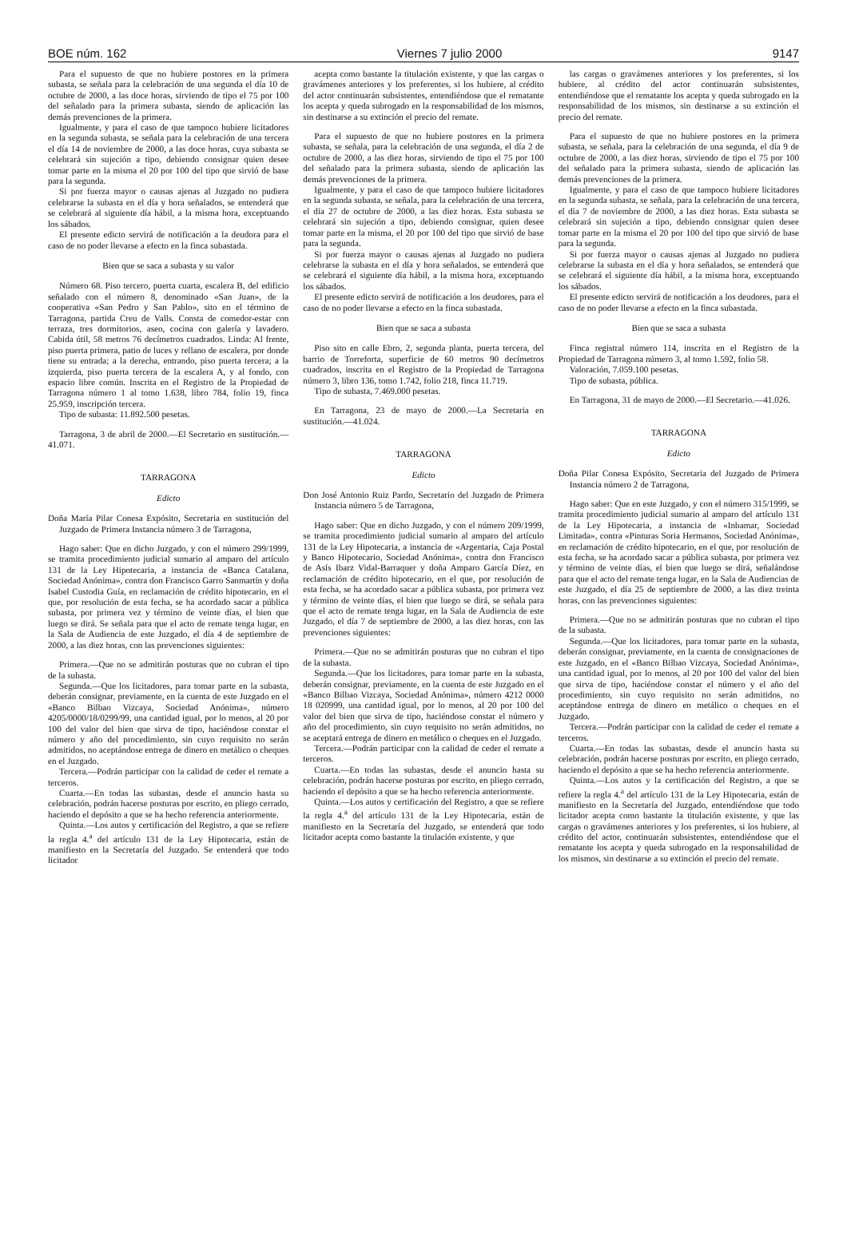BOE núm. 162 Viernes 7 julio 2000 9147
Para el supuesto de que no hubiere postores en la primera subasta, se señala para la celebración de una segunda el día 10 de octubre de 2000, a las doce horas, sirviendo de tipo el 75 por 100 del señalado para la primera subasta, siendo de aplicación las demás prevenciones de la primera.
Igualmente, y para el caso de que tampoco hubiere licitadores en la segunda subasta, se señala para la celebración de una tercera el día 14 de noviembre de 2000, a las doce horas, cuya subasta se celebrará sin sujeción a tipo, debiendo consignar quien desee tomar parte en la misma el 20 por 100 del tipo que sirvió de base para la segunda.
Si por fuerza mayor o causas ajenas al Juzgado no pudiera celebrarse la subasta en el día y hora señalados, se entenderá que se celebrará al siguiente día hábil, a la misma hora, exceptuando los sábados.
El presente edicto servirá de notificación a la deudora para el caso de no poder llevarse a efecto en la finca subastada.
Bien que se saca a subasta y su valor
Número 68. Piso tercero, puerta cuarta, escalera B, del edificio señalado con el número 8, denominado «San Juan», de la cooperativa «San Pedro y San Pablo», sito en el término de Tarragona, partida Creu de Valls. Consta de comedor-estar con terraza, tres dormitorios, aseo, cocina con galería y lavadero. Cabida útil, 58 metros 76 decímetros cuadrados. Linda: Al frente, piso puerta primera, patio de luces y rellano de escalera, por donde tiene su entrada; a la derecha, entrando, piso puerta tercera; a la izquierda, piso puerta tercera de la escalera A, y al fondo, con espacio libre común. Inscrita en el Registro de la Propiedad de Tarragona número 1 al tomo 1.638, libro 784, folio 19, finca 25.959, inscripción tercera.
Tipo de subasta: 11.892.500 pesetas.
Tarragona, 3 de abril de 2000.—El Secretario en sustitución.—41.071.
TARRAGONA
Edicto
Doña María Pilar Conesa Expósito, Secretaria en sustitución del Juzgado de Primera Instancia número 3 de Tarragona,
Hago saber: Que en dicho Juzgado, y con el número 299/1999, se tramita procedimiento judicial sumario al amparo del artículo 131 de la Ley Hipotecaria, a instancia de «Banca Catalana, Sociedad Anónima», contra don Francisco Garro Sanmartín y doña Isabel Custodia Guía, en reclamación de crédito hipotecario, en el que, por resolución de esta fecha, se ha acordado sacar a pública subasta, por primera vez y término de veinte días, el bien que luego se dirá. Se señala para que el acto de remate tenga lugar, en la Sala de Audiencia de este Juzgado, el día 4 de septiembre de 2000, a las diez horas, con las prevenciones siguientes:
Primera.—Que no se admitirán posturas que no cubran el tipo de la subasta.
Segunda.—Que los licitadores, para tomar parte en la subasta, deberán consignar, previamente, en la cuenta de este Juzgado en el «Banco Bilbao Vizcaya, Sociedad Anónima», número 4205/0000/18/0299/99, una cantidad igual, por lo menos, al 20 por 100 del valor del bien que sirva de tipo, haciéndose constar el número y año del procedimiento, sin cuyo requisito no serán admitidos, no aceptándose entrega de dinero en metálico o cheques en el Juzgado.
Tercera.—Podrán participar con la calidad de ceder el remate a terceros.
Cuarta.—En todas las subastas, desde el anuncio hasta su celebración, podrán hacerse posturas por escrito, en pliego cerrado, haciendo el depósito a que se ha hecho referencia anteriormente.
Quinta.—Los autos y certificación del Registro, a que se refiere la regla 4.<sup>a</sup> del artículo 131 de la Ley Hipotecaria, están de manifiesto en la Secretaría del Juzgado. Se entenderá que todo licitador
acepta como bastante la titulación existente, y que las cargas o gravámenes anteriores y los preferentes, si los hubiere, al crédito del actor continuarán subsistentes, entendiéndose que el rematante los acepta y queda subrogado en la responsabilidad de los mismos, sin destinarse a su extinción el precio del remate.
Para el supuesto de que no hubiere postores en la primera subasta, se señala, para la celebración de una segunda, el día 2 de octubre de 2000, a las diez horas, sirviendo de tipo el 75 por 100 del señalado para la primera subasta, siendo de aplicación las demás prevenciones de la primera.
Igualmente, y para el caso de que tampoco hubiere licitadores en la segunda subasta, se señala, para la celebración de una tercera, el día 27 de octubre de 2000, a las diez horas. Esta subasta se celebrará sin sujeción a tipo, debiendo consignar, quien desee tomar parte en la misma, el 20 por 100 del tipo que sirvió de base para la segunda.
Si por fuerza mayor o causas ajenas al Juzgado no pudiera celebrarse la subasta en el día y hora señalados, se entenderá que se celebrará el siguiente día hábil, a la misma hora, exceptuando los sábados.
El presente edicto servirá de notificación a los deudores, para el caso de no poder llevarse a efecto en la finca subastada.
Bien que se saca a subasta
Piso sito en calle Ebro, 2, segunda planta, puerta tercera, del barrio de Torreforta, superficie de 60 metros 90 decímetros cuadrados, inscrita en el Registro de la Propiedad de Tarragona número 3, libro 136, tomo 1.742, folio 218, finca 11.719.
Tipo de subasta, 7.469.000 pesetas.
En Tarragona, 23 de mayo de 2000.—La Secretaria en sustitución.—41.024.
TARRAGONA
Edicto
Don José Antonio Ruiz Pardo, Secretario del Juzgado de Primera Instancia número 5 de Tarragona,
Hago saber: Que en dicho Juzgado, y con el número 209/1999, se tramita procedimiento judicial sumario al amparo del artículo 131 de la Ley Hipotecaria, a instancia de «Argentaria, Caja Postal y Banco Hipotecario, Sociedad Anónima», contra don Francisco de Asís Ibarz Vidal-Barraquer y doña Amparo García Díez, en reclamación de crédito hipotecario, en el que, por resolución de esta fecha, se ha acordado sacar a pública subasta, por primera vez y término de veinte días, el bien que luego se dirá, se señala para que el acto de remate tenga lugar, en la Sala de Audiencia de este Juzgado, el día 7 de septiembre de 2000, a las diez horas, con las prevenciones siguientes:
Primera.—Que no se admitirán posturas que no cubran el tipo de la subasta.
Segunda.—Que los licitadores, para tomar parte en la subasta, deberán consignar, previamente, en la cuenta de este Juzgado en el «Banco Bilbao Vizcaya, Sociedad Anónima», número 4212 0000 18 020999, una cantidad igual, por lo menos, al 20 por 100 del valor del bien que sirva de tipo, haciéndose constar el número y año del procedimiento, sin cuyo requisito no serán admitidos, no se aceptará entrega de dinero en metálico o cheques en el Juzgado.
Tercera.—Podrán participar con la calidad de ceder el remate a terceros.
Cuarta.—En todas las subastas, desde el anuncio hasta su celebración, podrán hacerse posturas por escrito, en pliego cerrado, haciendo el depósito a que se ha hecho referencia anteriormente.
Quinta.—Los autos y certificación del Registro, a que se refiere la regla 4.<sup>a</sup> del artículo 131 de la Ley Hipotecaria, están de manifiesto en la Secretaría del Juzgado, se entenderá que todo licitador acepta como bastante la titulación existente, y que
las cargas o gravámenes anteriores y los preferentes, si los hubiere, al crédito del actor continuarán subsistentes, entendiéndose que el rematante los acepta y queda subrogado en la responsabilidad de los mismos, sin destinarse a su extinción el precio del remate.
Para el supuesto de que no hubiere postores en la primera subasta, se señala, para la celebración de una segunda, el día 9 de octubre de 2000, a las diez horas, sirviendo de tipo el 75 por 100 del señalado para la primera subasta, siendo de aplicación las demás prevenciones de la primera.
Igualmente, y para el caso de que tampoco hubiere licitadores en la segunda subasta, se señala, para la celebración de una tercera, el día 7 de noviembre de 2000, a las diez horas. Esta subasta se celebrará sin sujeción a tipo, debiendo consignar quien desee tomar parte en la misma el 20 por 100 del tipo que sirvió de base para la segunda.
Si por fuerza mayor o causas ajenas al Juzgado no pudiera celebrarse la subasta en el día y hora señalados, se entenderá que se celebrará el siguiente día hábil, a la misma hora, exceptuando los sábados.
El presente edicto servirá de notificación a los deudores, para el caso de no poder llevarse a efecto en la finca subastada.
Bien que se saca a subasta
Finca registral número 114, inscrita en el Registro de la Propiedad de Tarragona número 3, al tomo 1.592, folio 58.
Valoración, 7.059.100 pesetas.
Tipo de subasta, pública.
En Tarragona, 31 de mayo de 2000.—El Secretario.—41.026.
TARRAGONA
Edicto
Doña Pilar Conesa Expósito, Secretaria del Juzgado de Primera Instancia número 2 de Tarragona,
Hago saber: Que en este Juzgado, y con el número 315/1999, se tramita procedimiento judicial sumario al amparo del artículo 131 de la Ley Hipotecaria, a instancia de «Inbamar, Sociedad Limitada», contra «Pinturas Soria Hermanos, Sociedad Anónima», en reclamación de crédito hipotecario, en el que, por resolución de esta fecha, se ha acordado sacar a pública subasta, por primera vez y término de veinte días, el bien que luego se dirá, señalándose para que el acto del remate tenga lugar, en la Sala de Audiencias de este Juzgado, el día 25 de septiembre de 2000, a las diez treinta horas, con las prevenciones siguientes:
Primera.—Que no se admitirán posturas que no cubran el tipo de la subasta.
Segunda.—Que los licitadores, para tomar parte en la subasta, deberán consignar, previamente, en la cuenta de consignaciones de este Juzgado, en el «Banco Bilbao Vizcaya, Sociedad Anónima», una cantidad igual, por lo menos, al 20 por 100 del valor del bien que sirva de tipo, haciéndose constar el número y el año del procedimiento, sin cuyo requisito no serán admitidos, no aceptándose entrega de dinero en metálico o cheques en el Juzgado.
Tercera.—Podrán participar con la calidad de ceder el remate a terceros.
Cuarta.—En todas las subastas, desde el anuncio hasta su celebración, podrán hacerse posturas por escrito, en pliego cerrado, haciendo el depósito a que se ha hecho referencia anteriormente.
Quinta.—Los autos y la certificación del Registro, a que se refiere la regla 4.<sup>a</sup> del artículo 131 de la Ley Hipotecaria, están de manifiesto en la Secretaría del Juzgado, entendiéndose que todo licitador acepta como bastante la titulación existente, y que las cargas o gravámenes anteriores y los preferentes, si los hubiere, al crédito del actor, continuarán subsistentes, entendiéndose que el rematante los acepta y queda subrogado en la responsabilidad de los mismos, sin destinarse a su extinción el precio del remate.